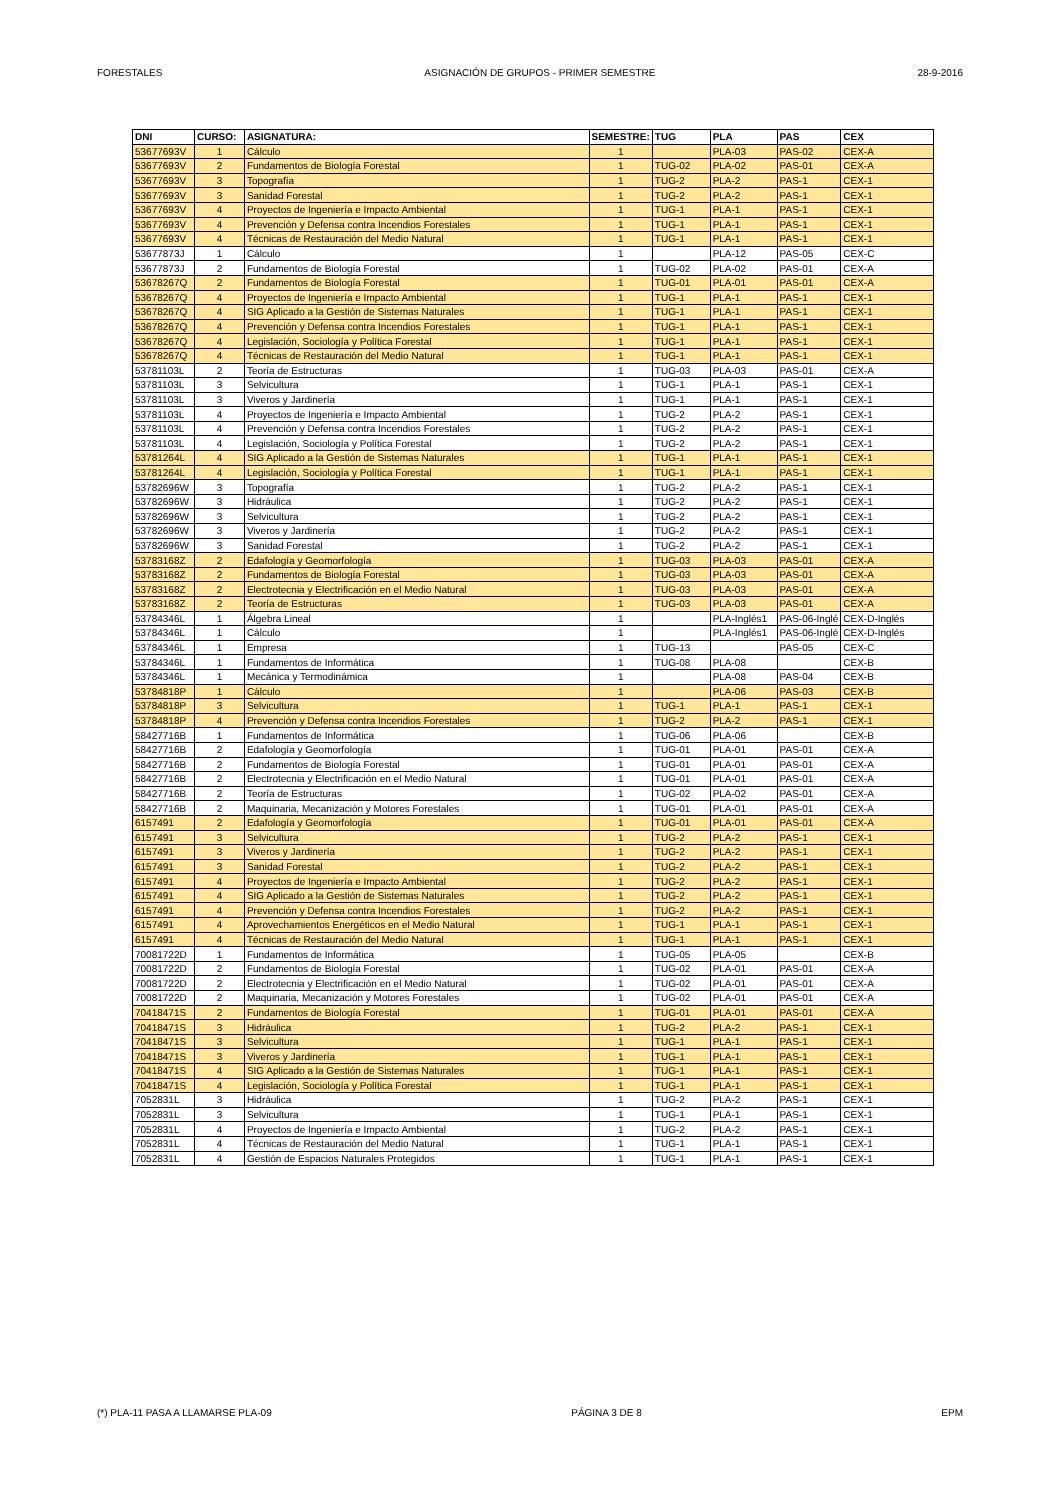FORESTALES ASIGNACIÓN DE GRUPOS - PRIMER SEMESTRE 28-9-2016
| DNI | CURSO: | ASIGNATURA: | SEMESTRE: | TUG | PLA | PAS | CEX |
| --- | --- | --- | --- | --- | --- | --- | --- |
| 53677693V | 1 | Cálculo | 1 | | PLA-03 | PAS-02 | CEX-A |
| 53677693V | 2 | Fundamentos de Biología Forestal | 1 | TUG-02 | PLA-02 | PAS-01 | CEX-A |
| 53677693V | 3 | Topografía | 1 | TUG-2 | PLA-2 | PAS-1 | CEX-1 |
| 53677693V | 3 | Sanidad Forestal | 1 | TUG-2 | PLA-2 | PAS-1 | CEX-1 |
| 53677693V | 4 | Proyectos de Ingeniería e Impacto Ambiental | 1 | TUG-1 | PLA-1 | PAS-1 | CEX-1 |
| 53677693V | 4 | Prevención y Defensa contra Incendios Forestales | 1 | TUG-1 | PLA-1 | PAS-1 | CEX-1 |
| 53677693V | 4 | Técnicas de Restauración del Medio Natural | 1 | TUG-1 | PLA-1 | PAS-1 | CEX-1 |
| 53677873J | 1 | Cálculo | 1 | | PLA-12 | PAS-05 | CEX-C |
| 53677873J | 2 | Fundamentos de Biología Forestal | 1 | TUG-02 | PLA-02 | PAS-01 | CEX-A |
| 53678267Q | 2 | Fundamentos de Biología Forestal | 1 | TUG-01 | PLA-01 | PAS-01 | CEX-A |
| 53678267Q | 4 | Proyectos de Ingeniería e Impacto Ambiental | 1 | TUG-1 | PLA-1 | PAS-1 | CEX-1 |
| 53678267Q | 4 | SIG Aplicado a la Gestión de Sistemas Naturales | 1 | TUG-1 | PLA-1 | PAS-1 | CEX-1 |
| 53678267Q | 4 | Prevención y Defensa contra Incendios Forestales | 1 | TUG-1 | PLA-1 | PAS-1 | CEX-1 |
| 53678267Q | 4 | Legislación, Sociología y Política Forestal | 1 | TUG-1 | PLA-1 | PAS-1 | CEX-1 |
| 53678267Q | 4 | Técnicas de Restauración del Medio Natural | 1 | TUG-1 | PLA-1 | PAS-1 | CEX-1 |
| 53781103L | 2 | Teoría de Estructuras | 1 | TUG-03 | PLA-03 | PAS-01 | CEX-A |
| 53781103L | 3 | Selvicultura | 1 | TUG-1 | PLA-1 | PAS-1 | CEX-1 |
| 53781103L | 3 | Viveros y Jardinería | 1 | TUG-1 | PLA-1 | PAS-1 | CEX-1 |
| 53781103L | 4 | Proyectos de Ingeniería e Impacto Ambiental | 1 | TUG-2 | PLA-2 | PAS-1 | CEX-1 |
| 53781103L | 4 | Prevención y Defensa contra Incendios Forestales | 1 | TUG-2 | PLA-2 | PAS-1 | CEX-1 |
| 53781103L | 4 | Legislación, Sociología y Política Forestal | 1 | TUG-2 | PLA-2 | PAS-1 | CEX-1 |
| 53781264L | 4 | SIG Aplicado a la Gestión de Sistemas Naturales | 1 | TUG-1 | PLA-1 | PAS-1 | CEX-1 |
| 53781264L | 4 | Legislación, Sociología y Política Forestal | 1 | TUG-1 | PLA-1 | PAS-1 | CEX-1 |
| 53782696W | 3 | Topografía | 1 | TUG-2 | PLA-2 | PAS-1 | CEX-1 |
| 53782696W | 3 | Hidráulica | 1 | TUG-2 | PLA-2 | PAS-1 | CEX-1 |
| 53782696W | 3 | Selvicultura | 1 | TUG-2 | PLA-2 | PAS-1 | CEX-1 |
| 53782696W | 3 | Viveros y Jardinería | 1 | TUG-2 | PLA-2 | PAS-1 | CEX-1 |
| 53782696W | 3 | Sanidad Forestal | 1 | TUG-2 | PLA-2 | PAS-1 | CEX-1 |
| 53783168Z | 2 | Edafología y Geomorfología | 1 | TUG-03 | PLA-03 | PAS-01 | CEX-A |
| 53783168Z | 2 | Fundamentos de Biología Forestal | 1 | TUG-03 | PLA-03 | PAS-01 | CEX-A |
| 53783168Z | 2 | Electrotecnia y Electrificación en el Medio Natural | 1 | TUG-03 | PLA-03 | PAS-01 | CEX-A |
| 53783168Z | 2 | Teoría de Estructuras | 1 | TUG-03 | PLA-03 | PAS-01 | CEX-A |
| 53784346L | 1 | Álgebra Lineal | 1 | | PLA-Inglés1 | PAS-06-Inglé | CEX-D-Inglés |
| 53784346L | 1 | Cálculo | 1 | | PLA-Inglés1 | PAS-06-Inglé | CEX-D-Inglés |
| 53784346L | 1 | Empresa | 1 | TUG-13 | | PAS-05 | CEX-C |
| 53784346L | 1 | Fundamentos de Informática | 1 | TUG-08 | PLA-08 | | CEX-B |
| 53784346L | 1 | Mecánica y Termodinámica | 1 | | PLA-08 | PAS-04 | CEX-B |
| 53784818P | 1 | Cálculo | 1 | | PLA-06 | PAS-03 | CEX-B |
| 53784818P | 3 | Selvicultura | 1 | TUG-1 | PLA-1 | PAS-1 | CEX-1 |
| 53784818P | 4 | Prevención y Defensa contra Incendios Forestales | 1 | TUG-2 | PLA-2 | PAS-1 | CEX-1 |
| 58427716B | 1 | Fundamentos de Informática | 1 | TUG-06 | PLA-06 | | CEX-B |
| 58427716B | 2 | Edafología y Geomorfología | 1 | TUG-01 | PLA-01 | PAS-01 | CEX-A |
| 58427716B | 2 | Fundamentos de Biología Forestal | 1 | TUG-01 | PLA-01 | PAS-01 | CEX-A |
| 58427716B | 2 | Electrotecnia y Electrificación en el Medio Natural | 1 | TUG-01 | PLA-01 | PAS-01 | CEX-A |
| 58427716B | 2 | Teoría de Estructuras | 1 | TUG-02 | PLA-02 | PAS-01 | CEX-A |
| 58427716B | 2 | Maquinaria, Mecanización y Motores Forestales | 1 | TUG-01 | PLA-01 | PAS-01 | CEX-A |
| 6157491 | 2 | Edafología y Geomorfología | 1 | TUG-01 | PLA-01 | PAS-01 | CEX-A |
| 6157491 | 3 | Selvicultura | 1 | TUG-2 | PLA-2 | PAS-1 | CEX-1 |
| 6157491 | 3 | Viveros y Jardinería | 1 | TUG-2 | PLA-2 | PAS-1 | CEX-1 |
| 6157491 | 3 | Sanidad Forestal | 1 | TUG-2 | PLA-2 | PAS-1 | CEX-1 |
| 6157491 | 4 | Proyectos de Ingeniería e Impacto Ambiental | 1 | TUG-2 | PLA-2 | PAS-1 | CEX-1 |
| 6157491 | 4 | SIG Aplicado a la Gestión de Sistemas Naturales | 1 | TUG-2 | PLA-2 | PAS-1 | CEX-1 |
| 6157491 | 4 | Prevención y Defensa contra Incendios Forestales | 1 | TUG-2 | PLA-2 | PAS-1 | CEX-1 |
| 6157491 | 4 | Aprovechamientos Energéticos en el Medio Natural | 1 | TUG-1 | PLA-1 | PAS-1 | CEX-1 |
| 6157491 | 4 | Técnicas de Restauración del Medio Natural | 1 | TUG-1 | PLA-1 | PAS-1 | CEX-1 |
| 70081722D | 1 | Fundamentos de Informática | 1 | TUG-05 | PLA-05 | | CEX-B |
| 70081722D | 2 | Fundamentos de Biología Forestal | 1 | TUG-02 | PLA-01 | PAS-01 | CEX-A |
| 70081722D | 2 | Electrotecnia y Electrificación en el Medio Natural | 1 | TUG-02 | PLA-01 | PAS-01 | CEX-A |
| 70081722D | 2 | Maquinaria, Mecanización y Motores Forestales | 1 | TUG-02 | PLA-01 | PAS-01 | CEX-A |
| 70418471S | 2 | Fundamentos de Biología Forestal | 1 | TUG-01 | PLA-01 | PAS-01 | CEX-A |
| 70418471S | 3 | Hidráulica | 1 | TUG-2 | PLA-2 | PAS-1 | CEX-1 |
| 70418471S | 3 | Selvicultura | 1 | TUG-1 | PLA-1 | PAS-1 | CEX-1 |
| 70418471S | 3 | Viveros y Jardinería | 1 | TUG-1 | PLA-1 | PAS-1 | CEX-1 |
| 70418471S | 4 | SIG Aplicado a la Gestión de Sistemas Naturales | 1 | TUG-1 | PLA-1 | PAS-1 | CEX-1 |
| 70418471S | 4 | Legislación, Sociología y Política Forestal | 1 | TUG-1 | PLA-1 | PAS-1 | CEX-1 |
| 7052831L | 3 | Hidráulica | 1 | TUG-2 | PLA-2 | PAS-1 | CEX-1 |
| 7052831L | 3 | Selvicultura | 1 | TUG-1 | PLA-1 | PAS-1 | CEX-1 |
| 7052831L | 4 | Proyectos de Ingeniería e Impacto Ambiental | 1 | TUG-2 | PLA-2 | PAS-1 | CEX-1 |
| 7052831L | 4 | Técnicas de Restauración del Medio Natural | 1 | TUG-1 | PLA-1 | PAS-1 | CEX-1 |
| 7052831L | 4 | Gestión de Espacios Naturales Protegidos | 1 | TUG-1 | PLA-1 | PAS-1 | CEX-1 |
(*) PLA-11 PASA A LLAMARSE PLA-09 PÁGINA 3 DE 8 EPM